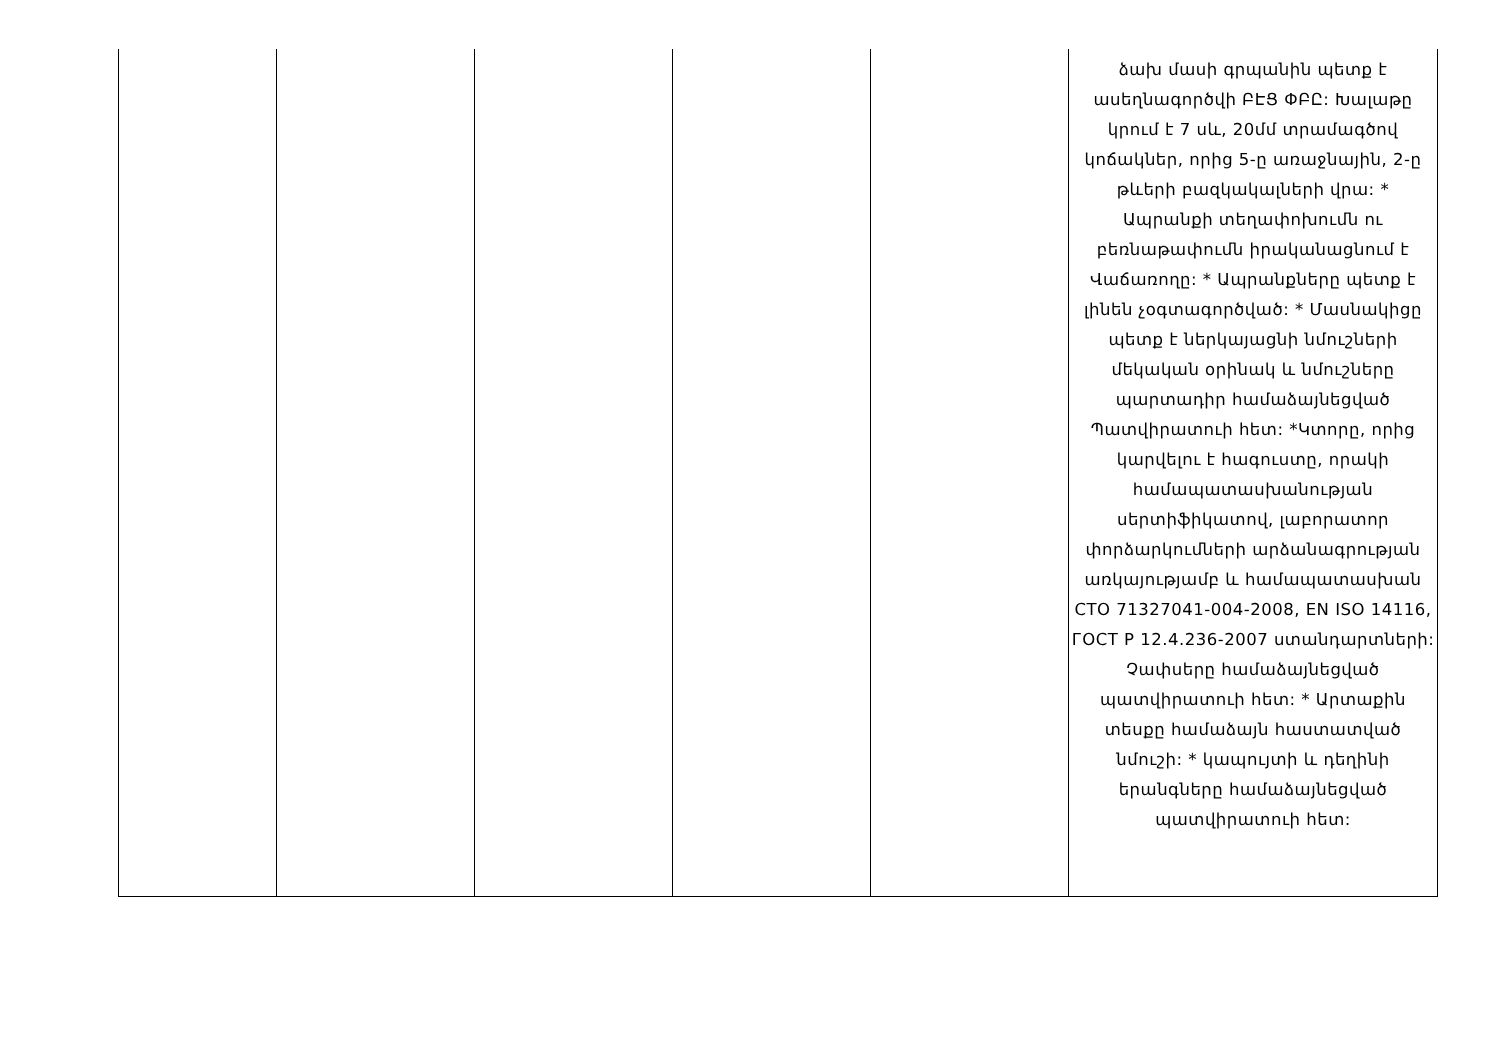| | | | | | ձախ մասի գրպանին պետք է ասեղնագործվի ԲԷՑ ՓԲԸ: Խալաթը կրում է 7 սև, 20մմ տրամագծով կոճակներ, որից 5-ը առաջնային, 2-ը թևերի բազկակալների վրա: * Ապրանքի տեղափոխումն ու բեռնաթափումն իրականացնում է Վաճառողը: * Ապրանքները պետք է լինեն չօգտագործված: * Մասնակիցը պետք է ներկայացնի նմուշների մեկական օրինակ և նմուշները պարտադիր համաձայնեցված Պատվիրատուի հետ: *Կտորը, որից կարվելու է հագուստը, որակի համապատասխանության սերտիֆիկատով, լաբորատոր փորձարկումների արձանագրության առկայությամբ և համապատասխան СТО 71327041-004-2008, EN ISO 14116, ГОСТ Р 12.4.236-2007 ստանդարտների: Չափսերը համաձայնեցված պատվիրատուի հետ: * Արտաքին տեսքը համաձայն հաստատված նմուշի: * կապույտի և դեղինի երանգները համաձայնեցված պատվիրատուի հետ: |